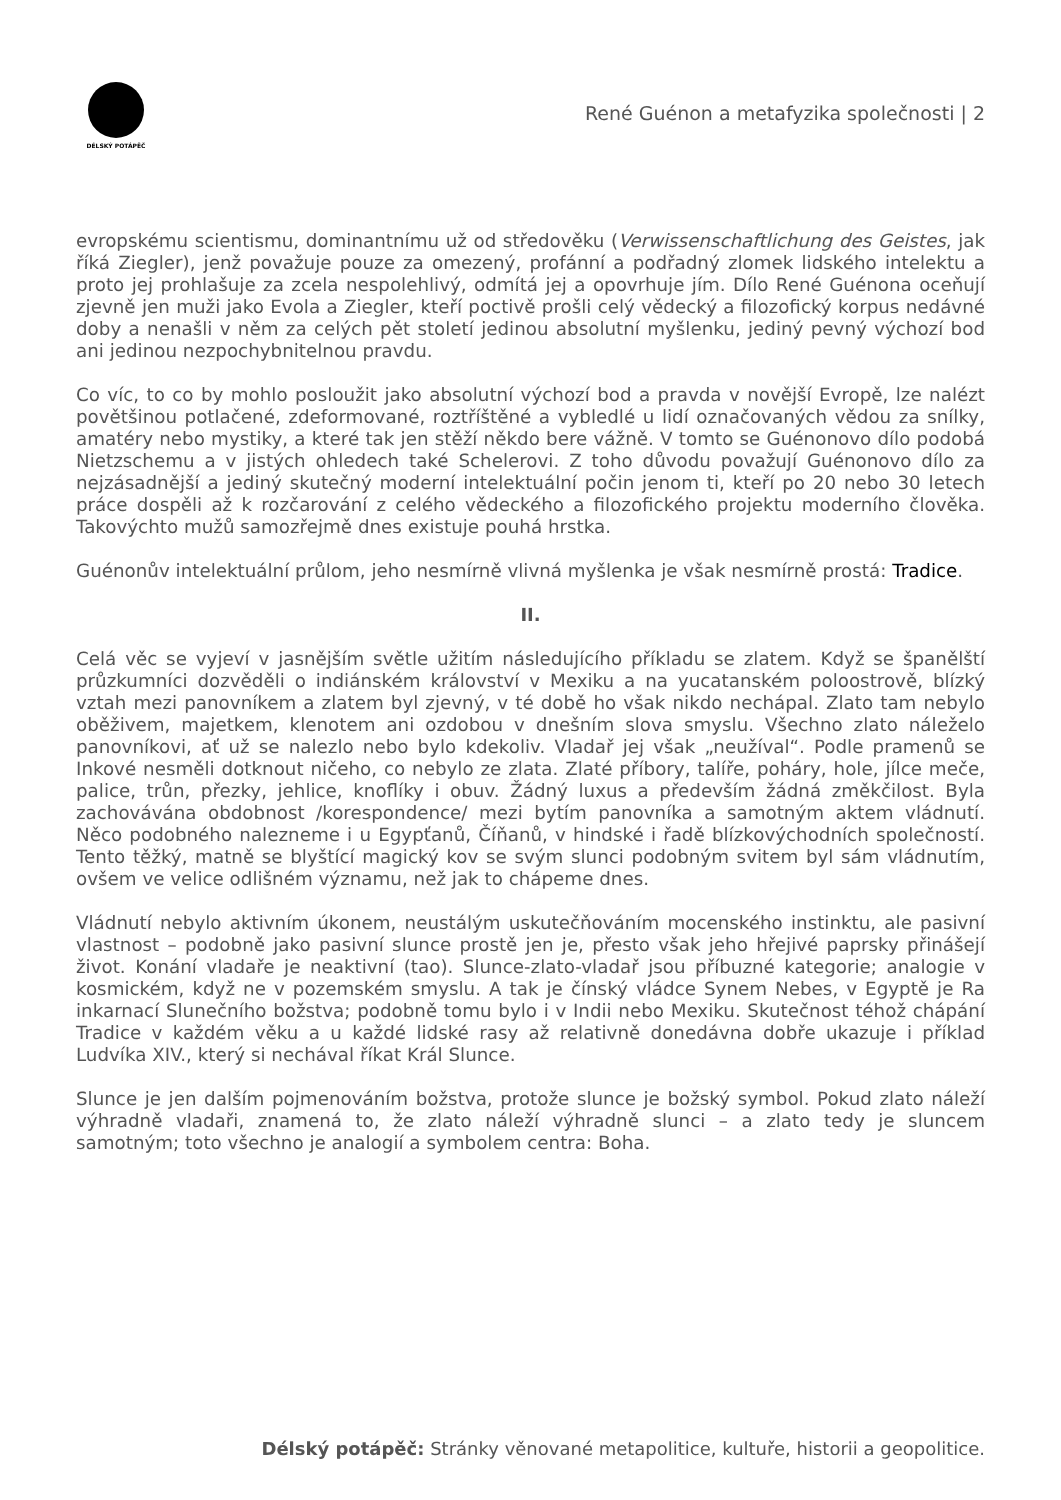DÉLSKÝ POTÁPĚČ
René Guénon a metafyzika společnosti | 2
evropskému scientismu, dominantnímu už od středověku (Verwissenschaftlichung des Geistes, jak říká Ziegler), jenž považuje pouze za omezený, profánní a podřadný zlomek lidského intelektu a proto jej prohlašuje za zcela nespolehlivý, odmítá jej a opovrhuje jím. Dílo René Guénona oceňují zjevně jen muži jako Evola a Ziegler, kteří poctivě prošli celý vědecký a filozofický korpus nedávné doby a nenašli v něm za celých pět století jedinou absolutní myšlenku, jediný pevný výchozí bod ani jedinou nezpochybnitelnou pravdu.
Co víc, to co by mohlo posloužit jako absolutní výchozí bod a pravda v novější Evropě, lze nalézt povětšinou potlačené, zdeformované, roztříštěné a vybledlé u lidí označovaných vědou za snílky, amatéry nebo mystiky, a které tak jen stěží někdo bere vážně. V tomto se Guénonovo dílo podobá Nietzschemu a v jistých ohledech také Schelerovi. Z toho důvodu považují Guénonovo dílo za nejzásadnější a jediný skutečný moderní intelektuální počin jenom ti, kteří po 20 nebo 30 letech práce dospěli až k rozčarování z celého vědeckého a filozofického projektu moderního člověka. Takovýchto mužů samozřejmě dnes existuje pouhá hrstka.
Guénonův intelektuální průlom, jeho nesmírně vlivná myšlenka je však nesmírně prostá: Tradice.
II.
Celá věc se vyjeví v jasnějším světle užitím následujícího příkladu se zlatem. Když se španělští průzkumníci dozvěděli o indiánském království v Mexiku a na yucatanském poloostrově, blízký vztah mezi panovníkem a zlatem byl zjevný, v té době ho však nikdo nechápal. Zlato tam nebylo oběživem, majetkem, klenotem ani ozdobou v dnešním slova smyslu. Všechno zlato náleželo panovníkovi, ať už se nalezlo nebo bylo kdekoliv. Vladař jej však „neužíval“. Podle pramenů se Inkové nesměli dotknout ničeho, co nebylo ze zlata. Zlaté příbory, talíře, poháry, hole, jílce meče, palice, trůn, přezky, jehlice, knoflíky i obuv. Žádný luxus a především žádná změkčilost. Byla zachovávána obdobnost /korespondence/ mezi bytím panovníka a samotným aktem vládnutí. Něco podobného nalezneme i u Egypťanů, Číňanů, v hindské i řadě blízkovýchodních společností. Tento těžký, matně se blyštící magický kov se svým slunci podobným svitem byl sám vládnutím, ovšem ve velice odlišném významu, než jak to chápeme dnes.
Vládnutí nebylo aktivním úkonem, neustálým uskutečňováním mocenského instinktu, ale pasivní vlastnost – podobně jako pasivní slunce prostě jen je, přesto však jeho hřejivé paprsky přinášejí život. Konání vladaře je neaktivní (tao). Slunce-zlato-vladař jsou příbuzné kategorie; analogie v kosmickém, když ne v pozemském smyslu. A tak je čínský vládce Synem Nebes, v Egyptě je Ra inkarnací Slunečního božstva; podobně tomu bylo i v Indii nebo Mexiku. Skutečnost téhož chápání Tradice v každém věku a u každé lidské rasy až relativně donedávna dobře ukazuje i příklad Ludvíka XIV., který si nechával říkat Král Slunce.
Slunce je jen dalším pojmenováním božstva, protože slunce je božský symbol. Pokud zlato náleží výhradně vladaři, znamená to, že zlato náleží výhradně slunci – a zlato tedy je sluncem samotným; toto všechno je analogií a symbolem centra: Boha.
Délský potápěč: Stránky věnované metapolitice, kultuře, historii a geopolitice.